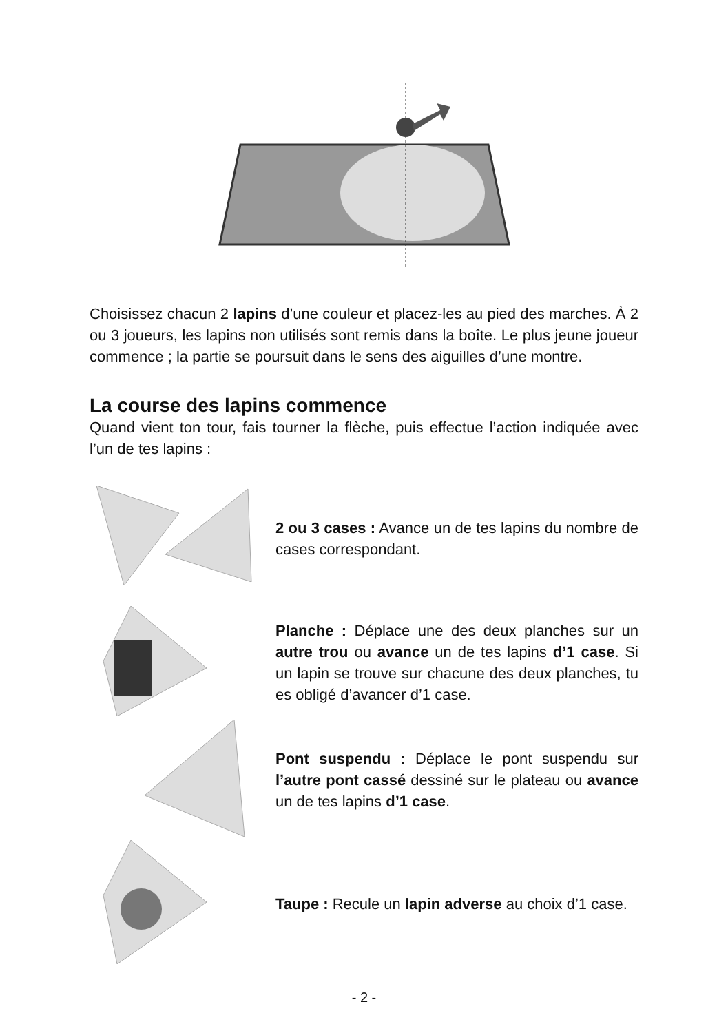Choisissez chacun 2 lapins d’une couleur et placez-les au pied des marches. À 2 ou 3 joueurs, les lapins non utilisés sont remis dans la boîte. Le plus jeune joueur commence ; la partie se poursuit dans le sens des aiguilles d’une montre.
La course des lapins commence
Quand vient ton tour, fais tourner la flèche, puis effectue l’action indiquée avec l’un de tes lapins :
2 ou 3 cases : Avance un de tes lapins du nombre de cases correspondant.
Planche : Déplace une des deux planches sur un autre trou ou avance un de tes lapins d’1 case. Si un lapin se trouve sur chacune des deux planches, tu es obligé d’avancer d’1 case.
Pont suspendu : Déplace le pont suspendu sur l’autre pont cassé dessiné sur le plateau ou avance un de tes lapins d’1 case.
Taupe : Recule un lapin adverse au choix d’1 case.
- 2 -